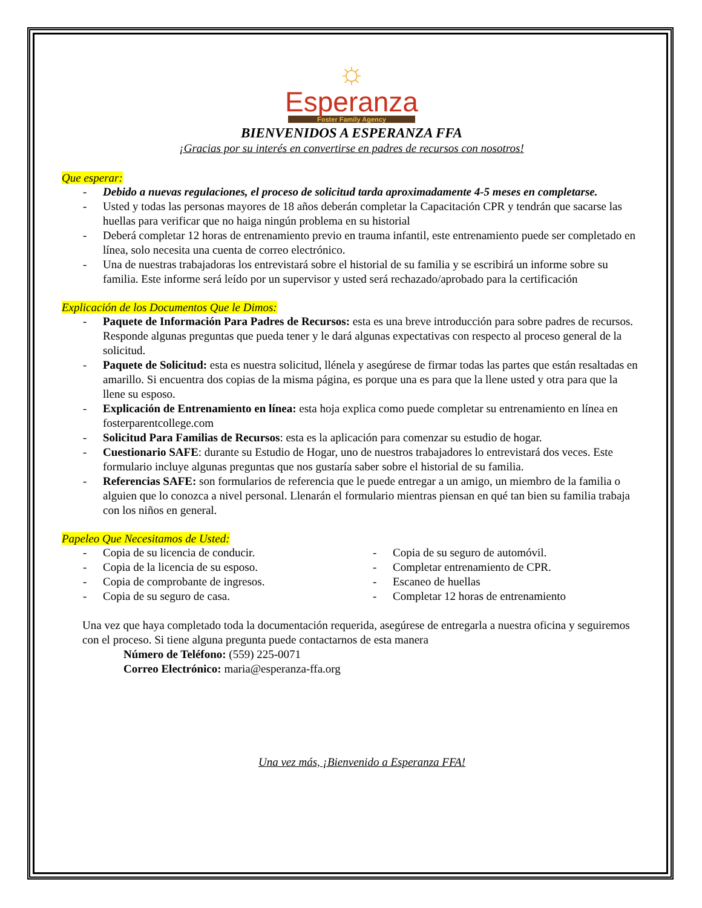☼
Esperanza
Foster Family Agency
BIENVENIDOS A ESPERANZA FFA
¡Gracias por su interés en convertirse en padres de recursos con nosotros!
Que esperar:
- Debido a nuevas regulaciones, el proceso de solicitud tarda aproximadamente 4-5 meses en completarse.
- Usted y todas las personas mayores de 18 años deberán completar la Capacitación CPR y tendrán que sacarse las huellas para verificar que no haiga ningún problema en su historial
- Deberá completar 12 horas de entrenamiento previo en trauma infantil, este entrenamiento puede ser completado en línea, solo necesita una cuenta de correo electrónico.
- Una de nuestras trabajadoras los entrevistará sobre el historial de su familia y se escribirá un informe sobre su familia. Este informe será leído por un supervisor y usted será rechazado/aprobado para la certificación
Explicación de los Documentos Que le Dimos:
- Paquete de Información Para Padres de Recursos: esta es una breve introducción para sobre padres de recursos. Responde algunas preguntas que pueda tener y le dará algunas expectativas con respecto al proceso general de la solicitud.
- Paquete de Solicitud: esta es nuestra solicitud, llénela y asegúrese de firmar todas las partes que están resaltadas en amarillo. Si encuentra dos copias de la misma página, es porque una es para que la llene usted y otra para que la llene su esposo.
- Explicación de Entrenamiento en línea: esta hoja explica como puede completar su entrenamiento en línea en fosterparentcollege.com
- Solicitud Para Familias de Recursos: esta es la aplicación para comenzar su estudio de hogar.
- Cuestionario SAFE: durante su Estudio de Hogar, uno de nuestros trabajadores lo entrevistará dos veces. Este formulario incluye algunas preguntas que nos gustaría saber sobre el historial de su familia.
- Referencias SAFE: son formularios de referencia que le puede entregar a un amigo, un miembro de la familia o alguien que lo conozca a nivel personal. Llenarán el formulario mientras piensan en qué tan bien su familia trabaja con los niños en general.
Papeleo Que Necesitamos de Usted:
- Copia de su licencia de conducir.
- Copia de la licencia de su esposo.
- Copia de comprobante de ingresos.
- Copia de su seguro de casa.
- Copia de su seguro de automóvil.
- Completar entrenamiento de CPR.
- Escaneo de huellas
- Completar 12 horas de entrenamiento
Una vez que haya completado toda la documentación requerida, asegúrese de entregarla a nuestra oficina y seguiremos con el proceso. Si tiene alguna pregunta puede contactarnos de esta manera
Número de Teléfono: (559) 225-0071
Correo Electrónico: maria@esperanza-ffa.org
Una vez más, ¡Bienvenido a Esperanza FFA!